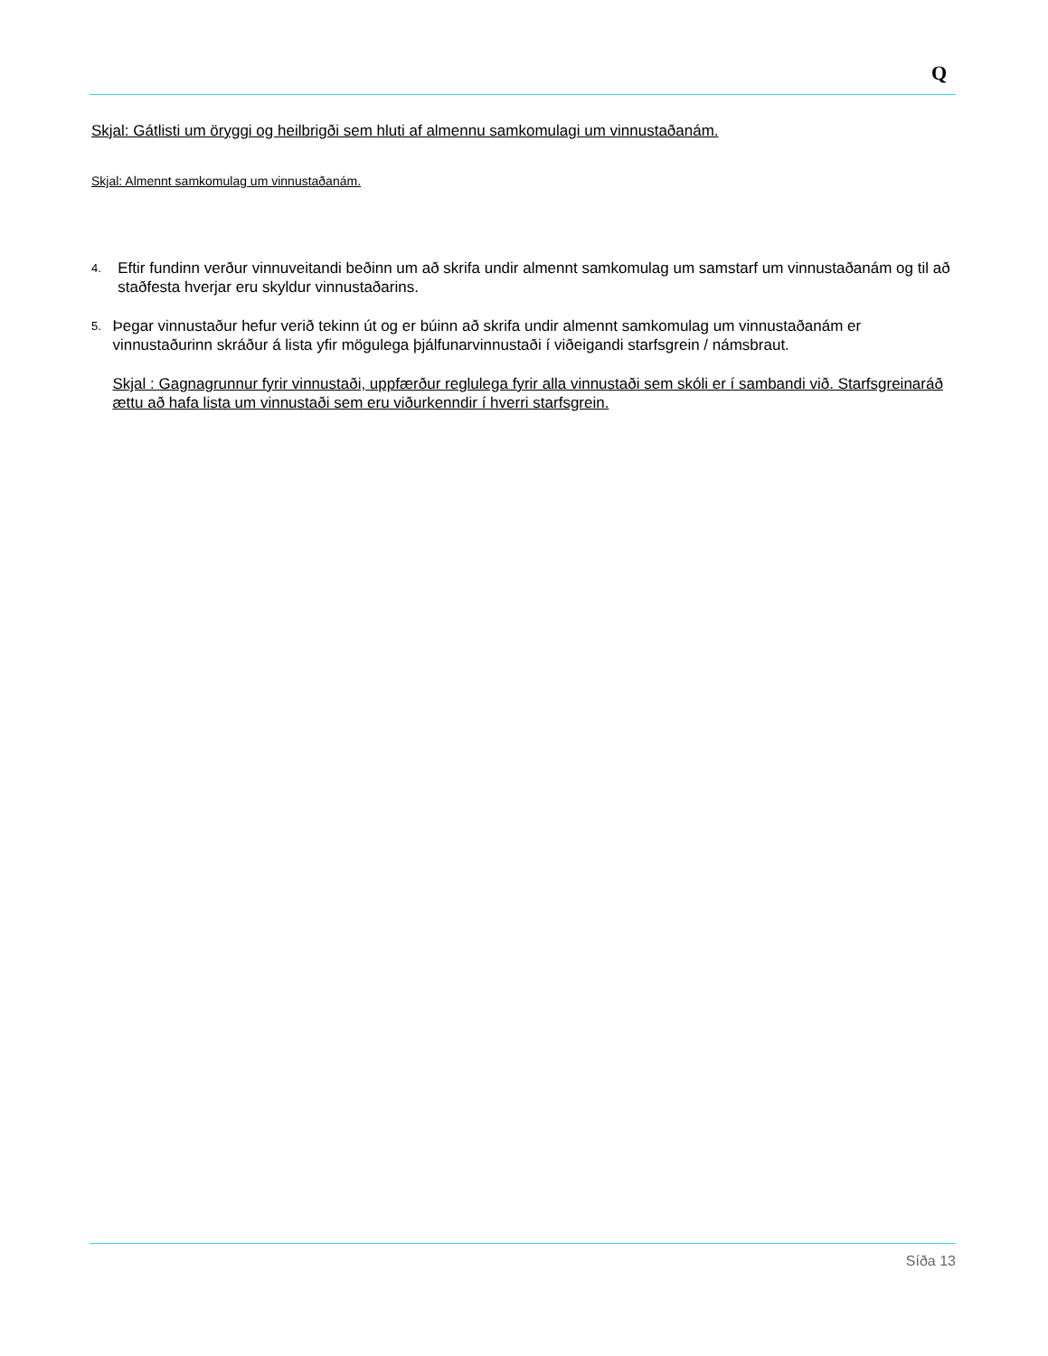Q
Skjal: Gátlisti um öryggi og heilbrigði sem hluti af almennu samkomulagi um vinnustaðanám.
Skjal: Almennt samkomulag um vinnustaðanám.
4.
Eftir fundinn verður vinnuveitandi beðinn um að skrifa undir almennt samkomulag um samstarf um vinnustaðanám og til að staðfesta hverjar eru skyldur vinnustaðarins.
5.
Þegar vinnustaður hefur verið tekinn út og er búinn að skrifa undir almennt samkomulag um vinnustaðanám er vinnustaðurinn skráður á lista yfir mögulega þjálfunarvinnustaði í viðeigandi starfsgrein / námsbraut.
Skjal : Gagnagrunnur fyrir vinnustaði, uppfærður reglulega fyrir alla vinnustaði sem skóli er í sambandi við. Starfsgreinaráð ættu að hafa lista um vinnustaði sem eru viðurkenndir í hverri starfsgrein.
Síða 13